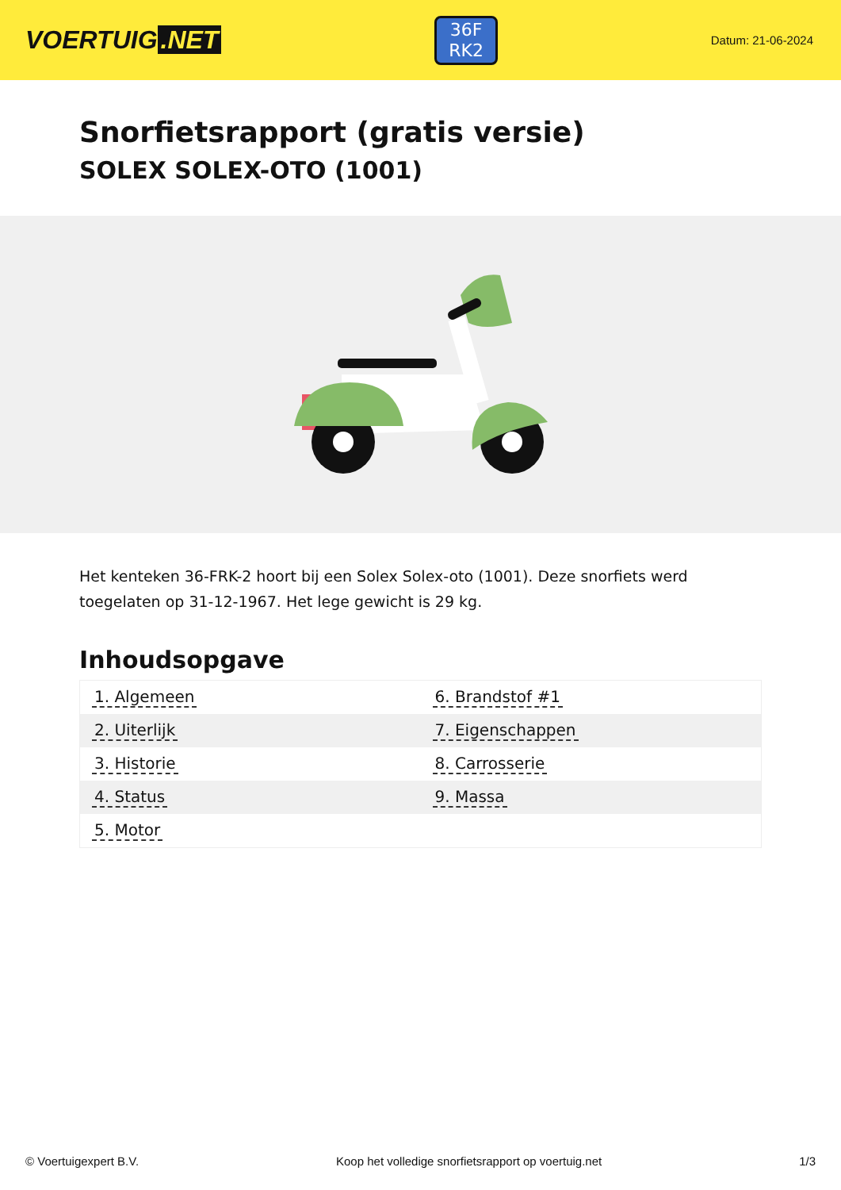VOERTUIG.NET
36F
RK2
Datum: 21-06-2024
Snorfietsrapport (gratis versie)
SOLEX SOLEX-OTO (1001)
Het kenteken 36-FRK-2 hoort bij een Solex Solex-oto (1001). Deze snorfiets werd toegelaten op 31-12-1967. Het lege gewicht is 29 kg.
Inhoudsopgave
| 1. Algemeen | 6. Brandstof #1 |
| 2. Uiterlijk | 7. Eigenschappen |
| 3. Historie | 8. Carrosserie |
| 4. Status | 9. Massa |
| 5. Motor | |
© Voertuigexpert B.V. Koop het volledige snorfietsrapport op voertuig.net 1/3